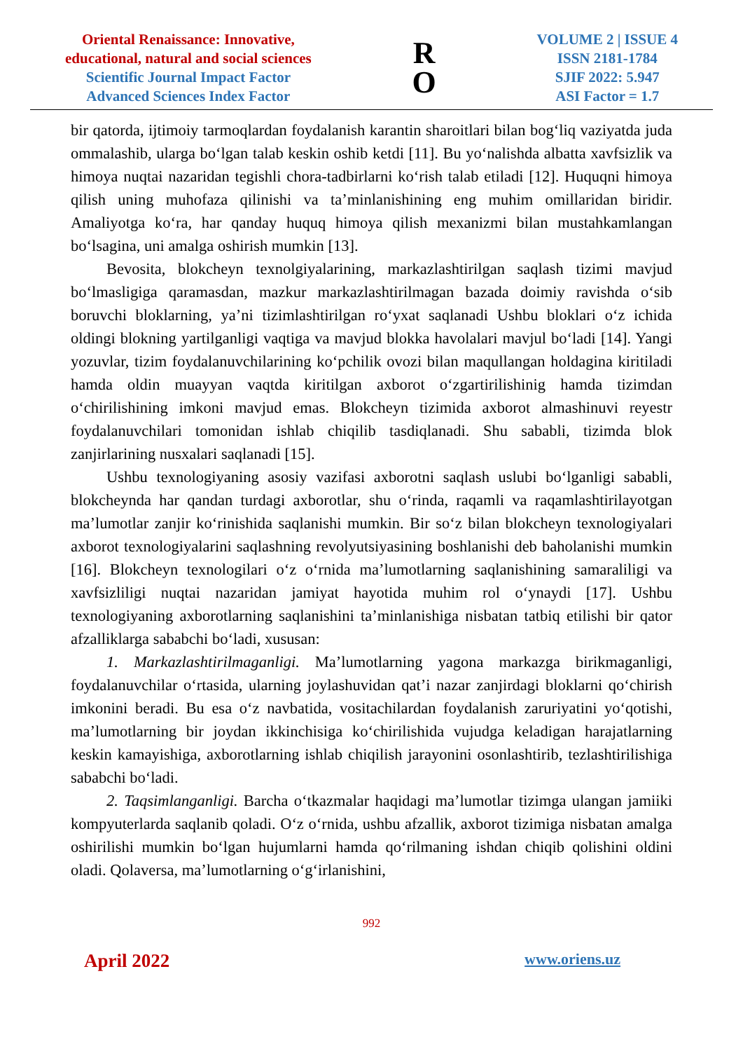Oriental Renaissance: Innovative,
educational, natural and social sciences
Scientific Journal Impact Factor
Advanced Sciences Index Factor
R
O
VOLUME 2 | ISSUE 4
ISSN 2181-1784
SJIF 2022: 5.947
ASI Factor = 1.7
bir qatorda, ijtimoiy tarmoqlardan foydalanish karantin sharoitlari bilan bog‘liq vaziyatda juda ommalashib, ularga bo‘lgan talab keskin oshib ketdi [11]. Bu yo‘nalishda albatta xavfsizlik va himoya nuqtai nazaridan tegishli chora-tadbirlarni ko‘rish talab etiladi [12]. Huquqni himoya qilish uning muhofaza qilinishi va ta’minlanishining eng muhim omillaridan biridir. Amaliyotga ko‘ra, har qanday huquq himoya qilish mexanizmi bilan mustahkamlangan bo‘lsagina, uni amalga oshirish mumkin [13].
Bevosita, blokcheyn texnolgiyalarining, markazlashtirilgan saqlash tizimi mavjud bo‘lmasligiga qaramasdan, mazkur markazlashtirilmagan bazada doimiy ravishda o‘sib boruvchi bloklarning, ya’ni tizimlashtirilgan ro‘yxat saqlanadi Ushbu bloklari o‘z ichida oldingi blokning yartilganligi vaqtiga va mavjud blokka havolalari mavjul bo‘ladi [14]. Yangi yozuvlar, tizim foydalanuvchilarining ko‘pchilik ovozi bilan maqullangan holdagina kiritiladi hamda oldin muayyan vaqtda kiritilgan axborot o‘zgartirilishinig hamda tizimdan o‘chirilishining imkoni mavjud emas. Blokcheyn tizimida axborot almashinuvi reyestr foydalanuvchilari tomonidan ishlab chiqilib tasdiqlanadi. Shu sababli, tizimda blok zanjirlarining nusxalari saqlanadi [15].
Ushbu texnologiyaning asosiy vazifasi axborotni saqlash uslubi bo‘lganligi sababli, blokcheynda har qandan turdagi axborotlar, shu o‘rinda, raqamli va raqamlashtirilayotgan ma’lumotlar zanjir ko‘rinishida saqlanishi mumkin. Bir so‘z bilan blokcheyn texnologiyalari axborot texnologiyalarini saqlashning revolyutsiyasining boshlanishi deb baholanishi mumkin [16]. Blokcheyn texnologilari o‘z o‘rnida ma’lumotlarning saqlanishining samaraliligi va xavfsizliligi nuqtai nazaridan jamiyat hayotida muhim rol o‘ynaydi [17]. Ushbu texnologiyaning axborotlarning saqlanishini ta’minlanishiga nisbatan tatbiq etilishi bir qator afzalliklarga sababchi bo‘ladi, xususan:
1. Markazlashtirilmaganligi. Ma’lumotlarning yagona markazga birikmaganligi, foydalanuvchilar o‘rtasida, ularning joylashuvidan qat’i nazar zanjirdagi bloklarni qo‘chirish imkonini beradi. Bu esa o‘z navbatida, vositachilardan foydalanish zaruriyatini yo‘qotishi, ma’lumotlarning bir joydan ikkinchisiga ko‘chirilishida vujudga keladigan harajatlarning keskin kamayishiga, axborotlarning ishlab chiqilish jarayonini osonlashtirib, tezlashtirilishiga sababchi bo‘ladi.
2. Taqsimlanganligi. Barcha o‘tkazmalar haqidagi ma’lumotlar tizimga ulangan jamiiki kompyuterlarda saqlanib qoladi. O‘z o‘rnida, ushbu afzallik, axborot tizimiga nisbatan amalga oshirilishi mumkin bo‘lgan hujumlarni hamda qo‘rilmaning ishdan chiqib qolishini oldini oladi. Qolaversa, ma’lumotlarning o‘g‘irlanishini,
992
April 2022 www.oriens.uz